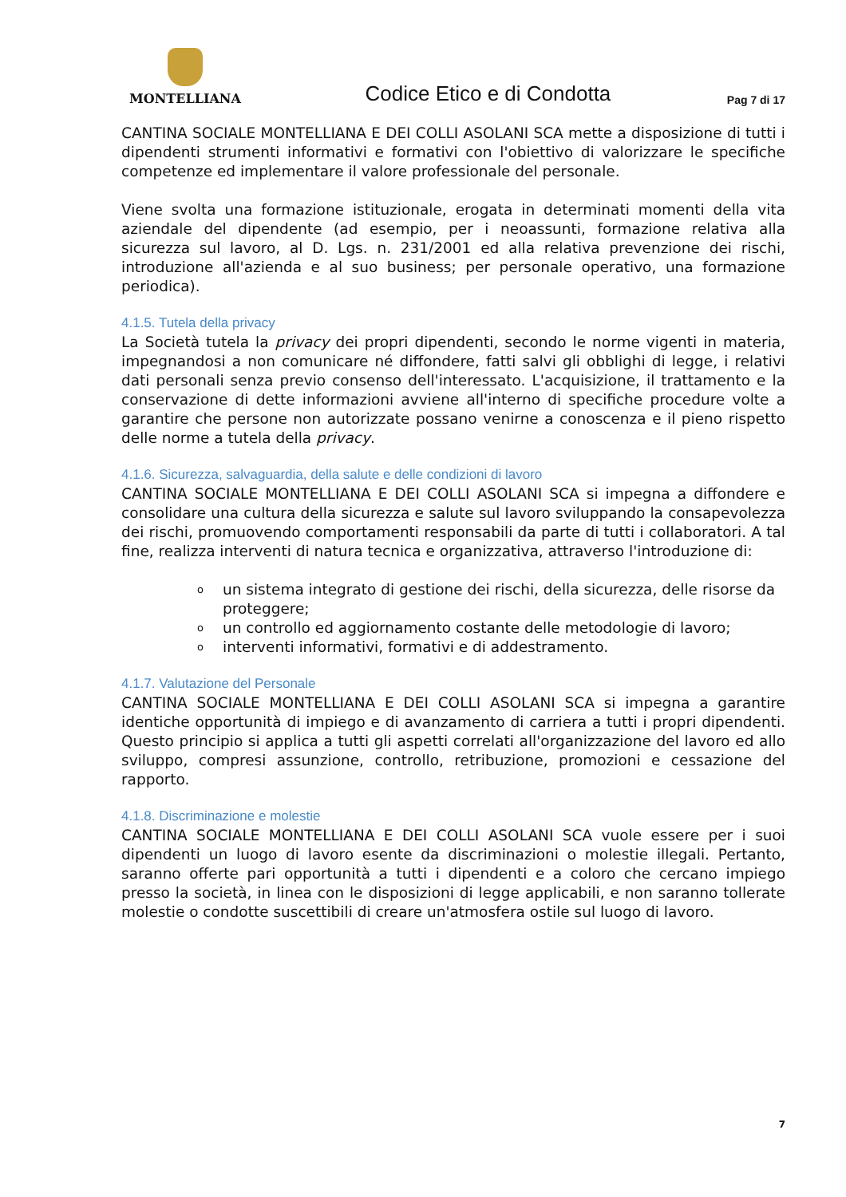MONTELLIANA
Codice Etico e di Condotta
Pag 7 di 17
CANTINA SOCIALE MONTELLIANA E DEI COLLI ASOLANI SCA mette a disposizione di tutti i dipendenti strumenti informativi e formativi con l'obiettivo di valorizzare le specifiche competenze ed implementare il valore professionale del personale.
Viene svolta una formazione istituzionale, erogata in determinati momenti della vita aziendale del dipendente (ad esempio, per i neoassunti, formazione relativa alla sicurezza sul lavoro, al D. Lgs. n. 231/2001 ed alla relativa prevenzione dei rischi, introduzione all'azienda e al suo business; per personale operativo, una formazione periodica).
4.1.5. Tutela della privacy
La Società tutela la privacy dei propri dipendenti, secondo le norme vigenti in materia, impegnandosi a non comunicare né diffondere, fatti salvi gli obblighi di legge, i relativi dati personali senza previo consenso dell'interessato. L'acquisizione, il trattamento e la conservazione di dette informazioni avviene all'interno di specifiche procedure volte a garantire che persone non autorizzate possano venirne a conoscenza e il pieno rispetto delle norme a tutela della privacy.
4.1.6. Sicurezza, salvaguardia, della salute e delle condizioni di lavoro
CANTINA SOCIALE MONTELLIANA E DEI COLLI ASOLANI SCA si impegna a diffondere e consolidare una cultura della sicurezza e salute sul lavoro sviluppando la consapevolezza dei rischi, promuovendo comportamenti responsabili da parte di tutti i collaboratori. A tal fine, realizza interventi di natura tecnica e organizzativa, attraverso l'introduzione di:
o
un sistema integrato di gestione dei rischi, della sicurezza, delle risorse da proteggere;
o
un controllo ed aggiornamento costante delle metodologie di lavoro;
o
interventi informativi, formativi e di addestramento.
4.1.7. Valutazione del Personale
CANTINA SOCIALE MONTELLIANA E DEI COLLI ASOLANI SCA si impegna a garantire identiche opportunità di impiego e di avanzamento di carriera a tutti i propri dipendenti. Questo principio si applica a tutti gli aspetti correlati all'organizzazione del lavoro ed allo sviluppo, compresi assunzione, controllo, retribuzione, promozioni e cessazione del rapporto.
4.1.8. Discriminazione e molestie
CANTINA SOCIALE MONTELLIANA E DEI COLLI ASOLANI SCA vuole essere per i suoi dipendenti un luogo di lavoro esente da discriminazioni o molestie illegali. Pertanto, saranno offerte pari opportunità a tutti i dipendenti e a coloro che cercano impiego presso la società, in linea con le disposizioni di legge applicabili, e non saranno tollerate molestie o condotte suscettibili di creare un'atmosfera ostile sul luogo di lavoro.
7